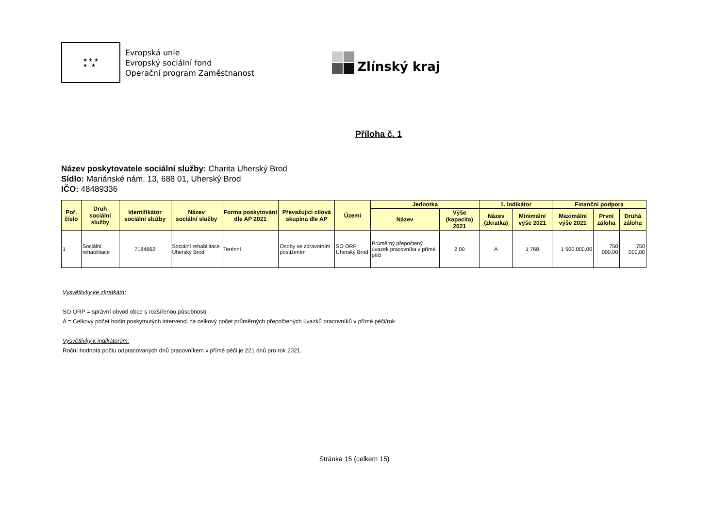★ ★ ★
★ ★
Evropská unie
Evropský sociální fond
Operační program Zaměstnanost
Zlínský kraj
Příloha č. 1
Název poskytovatele sociální služby: Charita Uherský Brod
Sídlo: Mariánské nám. 13, 688 01, Uherský Brod
IČO: 48489336
| Poř. číslo | Druh sociální služby | Identifikátor sociální služby | Název sociální služby | Forma poskytování dle AP 2021 | Převažující cílová skupina dle AP | Území | Jednotka | | 1. Indikátor | | Finanční podpora | | |
| --- | --- | --- | --- | --- | --- | --- | --- | --- | --- | --- | --- | --- | --- |
| | | | | | | | Název | Výše (kapacita) 2021 | Název (zkratka) | Minimální výše 2021 | Maximální výše 2021 | První záloha | Druhá záloha |
| 1 | Sociální rehabilitace | 7184662 | Sociální rehabilitace Uherský Brod | Terénní | Osoby se zdravotním postižením | SO ORP Uherský Brod | Průměrný přepočtený úvazek pracovníka v přímé péči | 2,00 | A | 1 768 | 1 500 000,00 | 750 000,00 | 750 000,00 |
Vysvětlivky ke zkratkám:
SO ORP = správní obvod obce s rozšířenou působností
A = Celkový počet hodin poskytnutých intervencí na celkový počet průměrných přepočtených úvazků pracovníků v přímé péči/rok
Vysvětlivky k indikátorům:
Roční hodnota počtu odpracovaných dnů pracovníkem v přímé péči je 221 dnů pro rok 2021.
Stránka 15 (celkem 15)